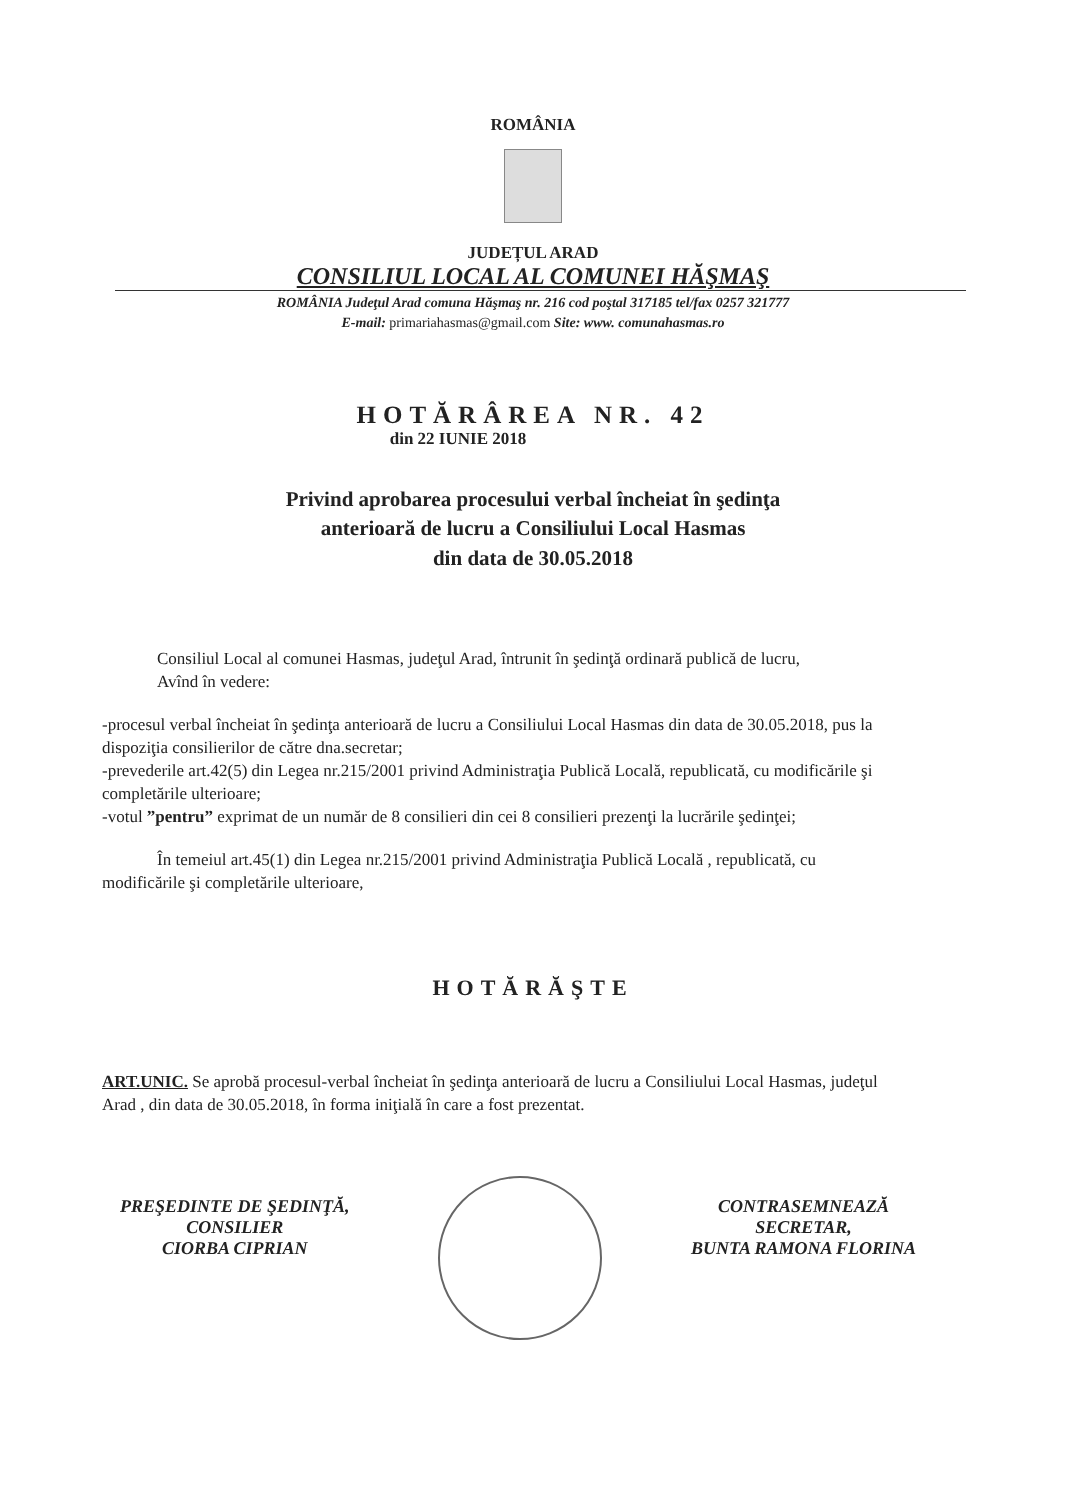ROMÂNIA
JUDEȚUL ARAD
CONSILIUL LOCAL AL COMUNEI HĂŞMAŞ
ROMÂNIA Judeţul Arad comuna Hăşmaş nr. 216 cod poştal 317185 tel/fax 0257 321777
E-mail: primariahasmas@gmail.com Site: www. comunahasmas.ro
HOTĂRÂREA NR. 42
din 22 IUNIE 2018
Privind aprobarea procesului verbal încheiat în şedinţa
anterioară de lucru a Consiliului Local Hasmas
din data de 30.05.2018
Consiliul Local al comunei Hasmas, judeţul Arad, întrunit în şedinţă ordinară publică de lucru,
Avînd în vedere:
-procesul verbal încheiat în şedinţa anterioară de lucru a Consiliului Local Hasmas din data de 30.05.2018, pus la dispoziţia consilierilor de către dna.secretar;
-prevederile art.42(5) din Legea nr.215/2001 privind Administraţia Publică Locală, republicată, cu modificările şi completările ulterioare;
-votul ”pentru” exprimat de un număr de 8 consilieri din cei 8 consilieri prezenţi la lucrările şedinţei;
În temeiul art.45(1) din Legea nr.215/2001 privind Administraţia Publică Locală , republicată, cu modificările şi completările ulterioare,
HOTĂRĂŞTE
ART.UNIC. Se aprobă procesul-verbal încheiat în şedinţa anterioară de lucru a Consiliului Local Hasmas, judeţul Arad , din data de 30.05.2018, în forma iniţială în care a fost prezentat.
PREŞEDINTE DE ŞEDINŢĂ,
CONSILIER
CIORBA CIPRIAN
CONTRASEMNEAZĂ
SECRETAR,
BUNTA RAMONA FLORINA